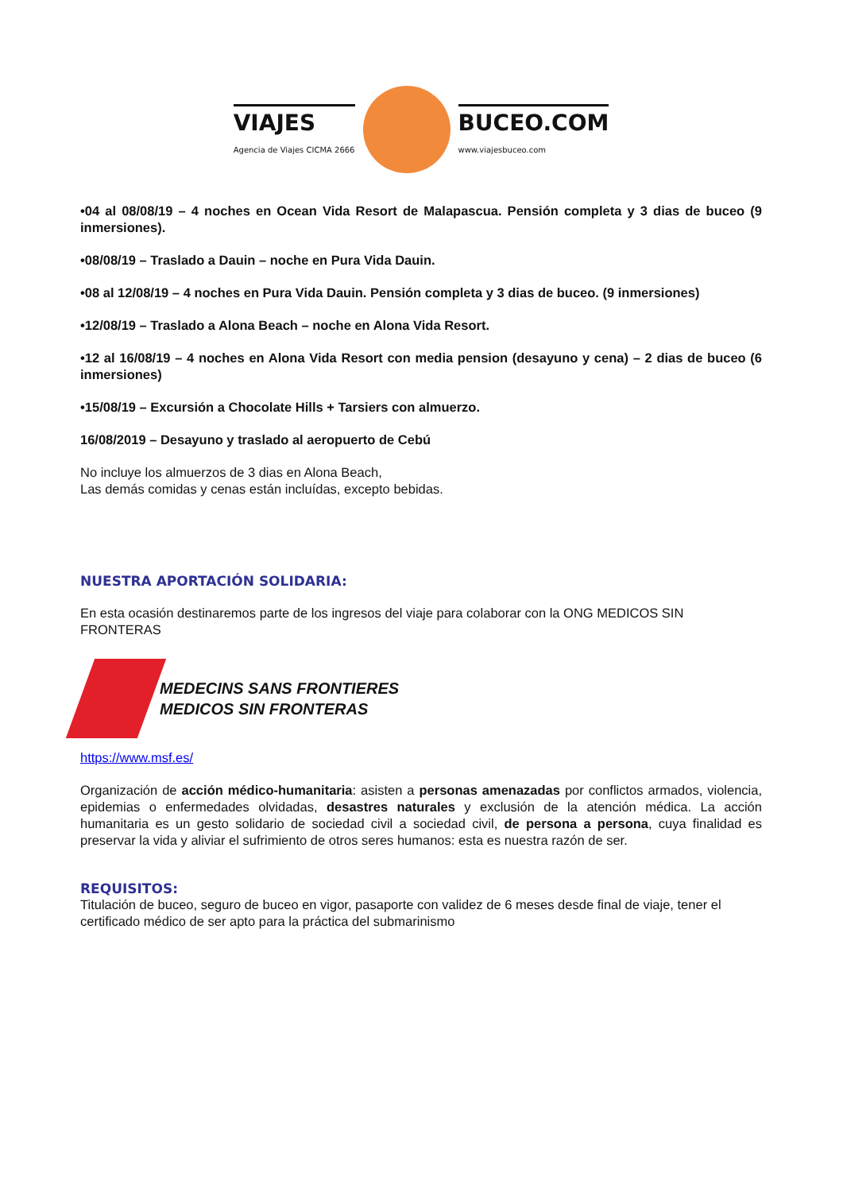VIAJES
Agencia de Viajes CICMA 2666
BUCEO.COM
www.viajesbuceo.com
•04 al 08/08/19 – 4 noches en Ocean Vida Resort de Malapascua. Pensión completa y 3 dias de buceo (9 inmersiones).
•08/08/19 – Traslado a Dauin – noche en Pura Vida Dauin.
•08 al 12/08/19 – 4 noches en Pura Vida Dauin. Pensión completa y 3 dias de buceo. (9 inmersiones)
•12/08/19 – Traslado a Alona Beach – noche en Alona Vida Resort.
•12 al 16/08/19 – 4 noches en Alona Vida Resort con media pension (desayuno y cena) – 2 dias de buceo (6 inmersiones)
•15/08/19 – Excursión a Chocolate Hills + Tarsiers con almuerzo.
16/08/2019 – Desayuno y traslado al aeropuerto de Cebú
No incluye los almuerzos de 3 dias en Alona Beach,
Las demás comidas y cenas están incluídas, excepto bebidas.
NUESTRA APORTACIÓN SOLIDARIA:
En esta ocasión destinaremos parte de los ingresos del viaje para colaborar con la ONG MEDICOS SIN FRONTERAS
MEDECINS SANS FRONTIERES
MEDICOS SIN FRONTERAS
https://www.msf.es/
Organización de acción médico-humanitaria: asisten a personas amenazadas por conflictos armados, violencia, epidemias o enfermedades olvidadas, desastres naturales y exclusión de la atención médica. La acción humanitaria es un gesto solidario de sociedad civil a sociedad civil, de persona a persona, cuya finalidad es preservar la vida y aliviar el sufrimiento de otros seres humanos: esta es nuestra razón de ser.
REQUISITOS:
Titulación de buceo, seguro de buceo en vigor, pasaporte con validez de 6 meses desde final de viaje, tener el certificado médico de ser apto para la práctica del submarinismo